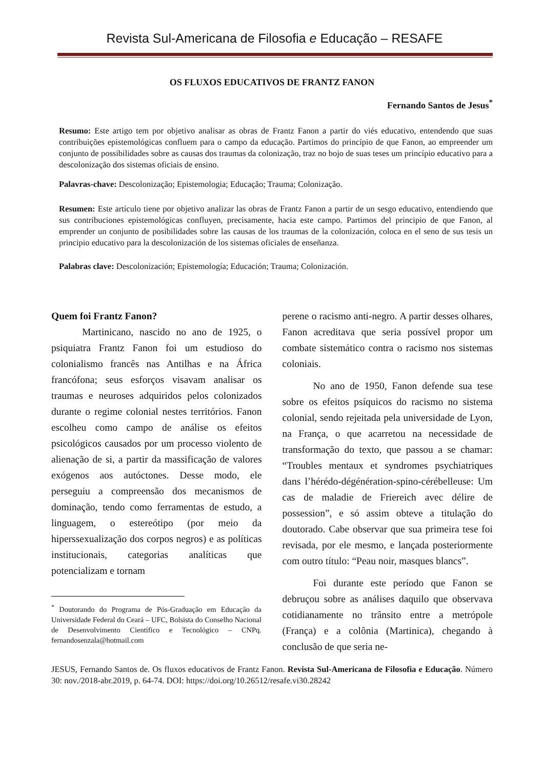Revista Sul-Americana de Filosofia e Educação – RESAFE
OS FLUXOS EDUCATIVOS DE FRANTZ FANON
Fernando Santos de Jesus<sup>*</sup>
Resumo: Este artigo tem por objetivo analisar as obras de Frantz Fanon a partir do viés educativo, entendendo que suas contribuições epistemológicas confluem para o campo da educação. Partimos do princípio de que Fanon, ao empreender um conjunto de possibilidades sobre as causas dos traumas da colonização, traz no bojo de suas teses um princípio educativo para a descolonização dos sistemas oficiais de ensino.
Palavras-chave: Descolonização; Epistemologia; Educação; Trauma; Colonização.
Resumen: Este artículo tiene por objetivo analizar las obras de Frantz Fanon a partir de un sesgo educativo, entendiendo que sus contribuciones epistemológicas confluyen, precisamente, hacia este campo. Partimos del principio de que Fanon, al emprender un conjunto de posibilidades sobre las causas de los traumas de la colonización, coloca en el seno de sus tesis un principio educativo para la descolonización de los sistemas oficiales de enseñanza.
Palabras clave: Descolonización; Epistemología; Educación; Trauma; Colonización.
Quem foi Frantz Fanon?
Martinicano, nascido no ano de 1925, o psiquiatra Frantz Fanon foi um estudioso do colonialismo francês nas Antilhas e na África francófona; seus esforços visavam analisar os traumas e neuroses adquiridos pelos colonizados durante o regime colonial nestes territórios. Fanon escolheu como campo de análise os efeitos psicológicos causados por um processo violento de alienação de si, a partir da massificação de valores exógenos aos autóctones. Desse modo, ele perseguiu a compreensão dos mecanismos de dominação, tendo como ferramentas de estudo, a linguagem, o estereótipo (por meio da hiperssexualização dos corpos negros) e as políticas institucionais, categorias analíticas que potencializam e tornam
<sup>*</sup> Doutorando do Programa de Pós-Graduação em Educação da Universidade Federal do Ceará – UFC, Bolsista do Conselho Nacional de Desenvolvimento Científico e Tecnológico – CNPq. fernandosenzala@hotmail.com
perene o racismo anti-negro. A partir desses olhares, Fanon acreditava que seria possível propor um combate sistemático contra o racismo nos sistemas coloniais.
No ano de 1950, Fanon defende sua tese sobre os efeitos psíquicos do racismo no sistema colonial, sendo rejeitada pela universidade de Lyon, na França, o que acarretou na necessidade de transformação do texto, que passou a se chamar: “Troubles mentaux et syndromes psychiatriques dans l’hérédo-dégénération-spino-cérébelleuse: Um cas de maladie de Friereich avec délire de possession”, e só assim obteve a titulação do doutorado. Cabe observar que sua primeira tese foi revisada, por ele mesmo, e lançada posteriormente com outro título: “Peau noir, masques blancs”.
Foi durante este período que Fanon se debruçou sobre as análises daquilo que observava cotidianamente no trânsito entre a metrópole (França) e a colônia (Martinica), chegando à conclusão de que seria ne-
JESUS, Fernando Santos de. Os fluxos educativos de Frantz Fanon. Revista Sul-Americana de Filosofia e Educação. Número 30: nov./2018-abr.2019, p. 64-74. DOI: https://doi.org/10.26512/resafe.vi30.28242